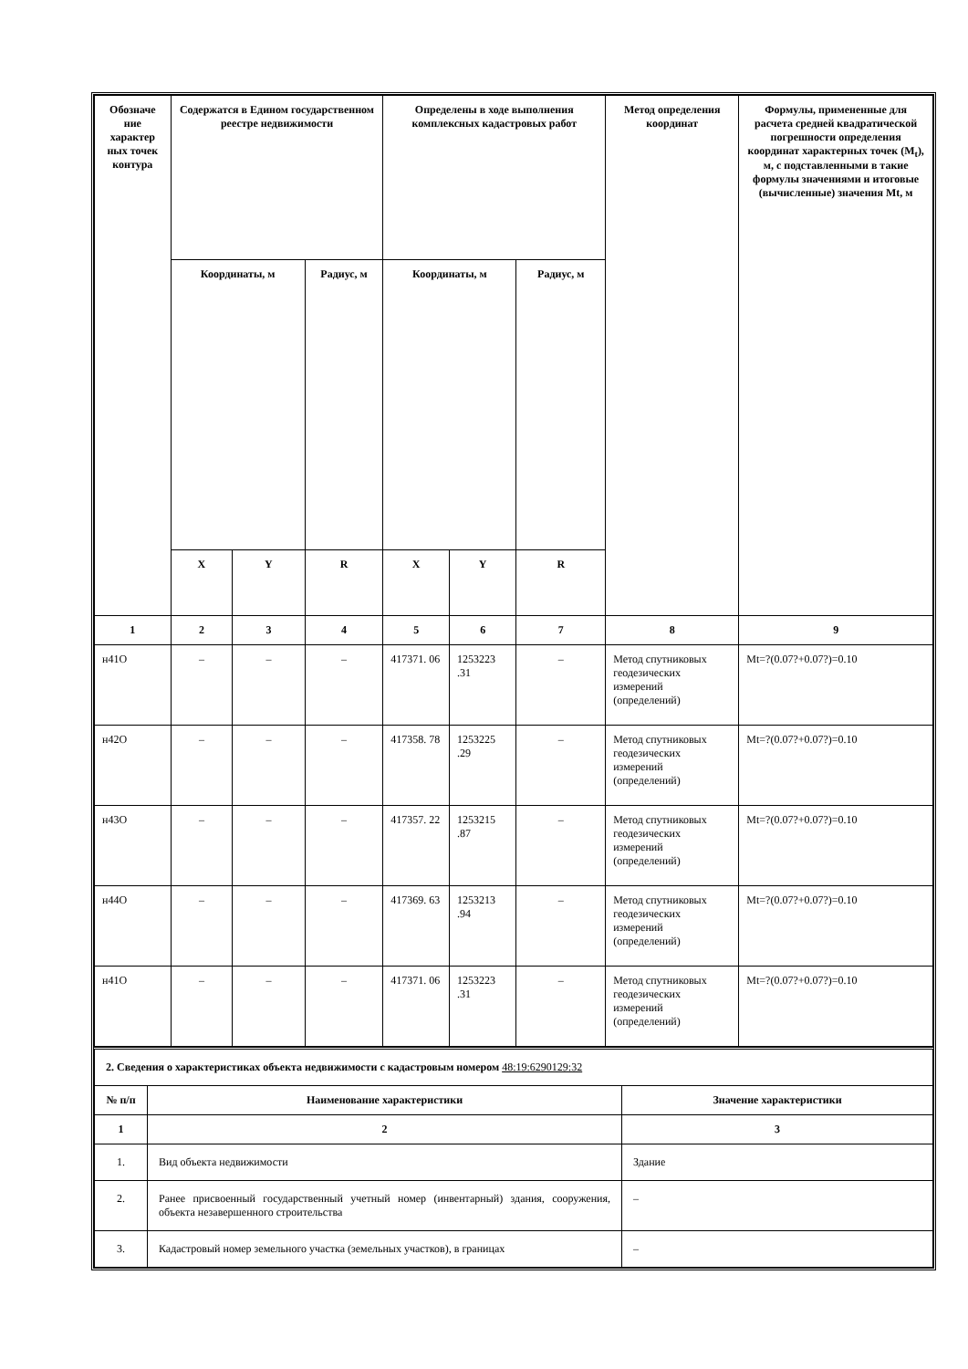| Обозначе ние характер ных точек контура | Содержатся в Едином государственном реестре недвижимости | | | Определены в ходе выполнения комплексных кадастровых работ | | | Метод определения координат | Формулы, примененные для расчета средней квадратической погрешности определения координат характерных точек (M<sub>t</sub>), м, с подставленными в такие формулы значениями и итоговые (вычисленные) значения Mt, м |
| --- | --- | --- | --- | --- | --- | --- | --- | --- |
| | Координаты, м | | Радиус, м | Координаты, м | | Радиус, м | | |
| | X | Y | R | X | Y | R | | |
| 1 | 2 | 3 | 4 | 5 | 6 | 7 | 8 | 9 |
| н41О | – | – | – | 417371. 06 | 1253223 .31 | – | Метод спутниковых геодезических измерений (определений) | Mt=?(0.07?+0.07?)=0.10 |
| н42О | – | – | – | 417358. 78 | 1253225 .29 | – | Метод спутниковых геодезических измерений (определений) | Mt=?(0.07?+0.07?)=0.10 |
| н43О | – | – | – | 417357. 22 | 1253215 .87 | – | Метод спутниковых геодезических измерений (определений) | Mt=?(0.07?+0.07?)=0.10 |
| н44О | – | – | – | 417369. 63 | 1253213 .94 | – | Метод спутниковых геодезических измерений (определений) | Mt=?(0.07?+0.07?)=0.10 |
| н41О | – | – | – | 417371. 06 | 1253223 .31 | – | Метод спутниковых геодезических измерений (определений) | Mt=?(0.07?+0.07?)=0.10 |
| 2. Сведения о характеристиках объекта недвижимости с кадастровым номером 48:19:6290129:32 | | |
| № п/п | Наименование характеристики | Значение характеристики |
| 1 | 2 | 3 |
| 1. | Вид объекта недвижимости | Здание |
| 2. | Ранее присвоенный государственный учетный номер (инвентарный) здания, сооружения, объекта незавершенного строительства | – |
| 3. | Кадастровый номер земельного участка (земельных участков), в границах | – |